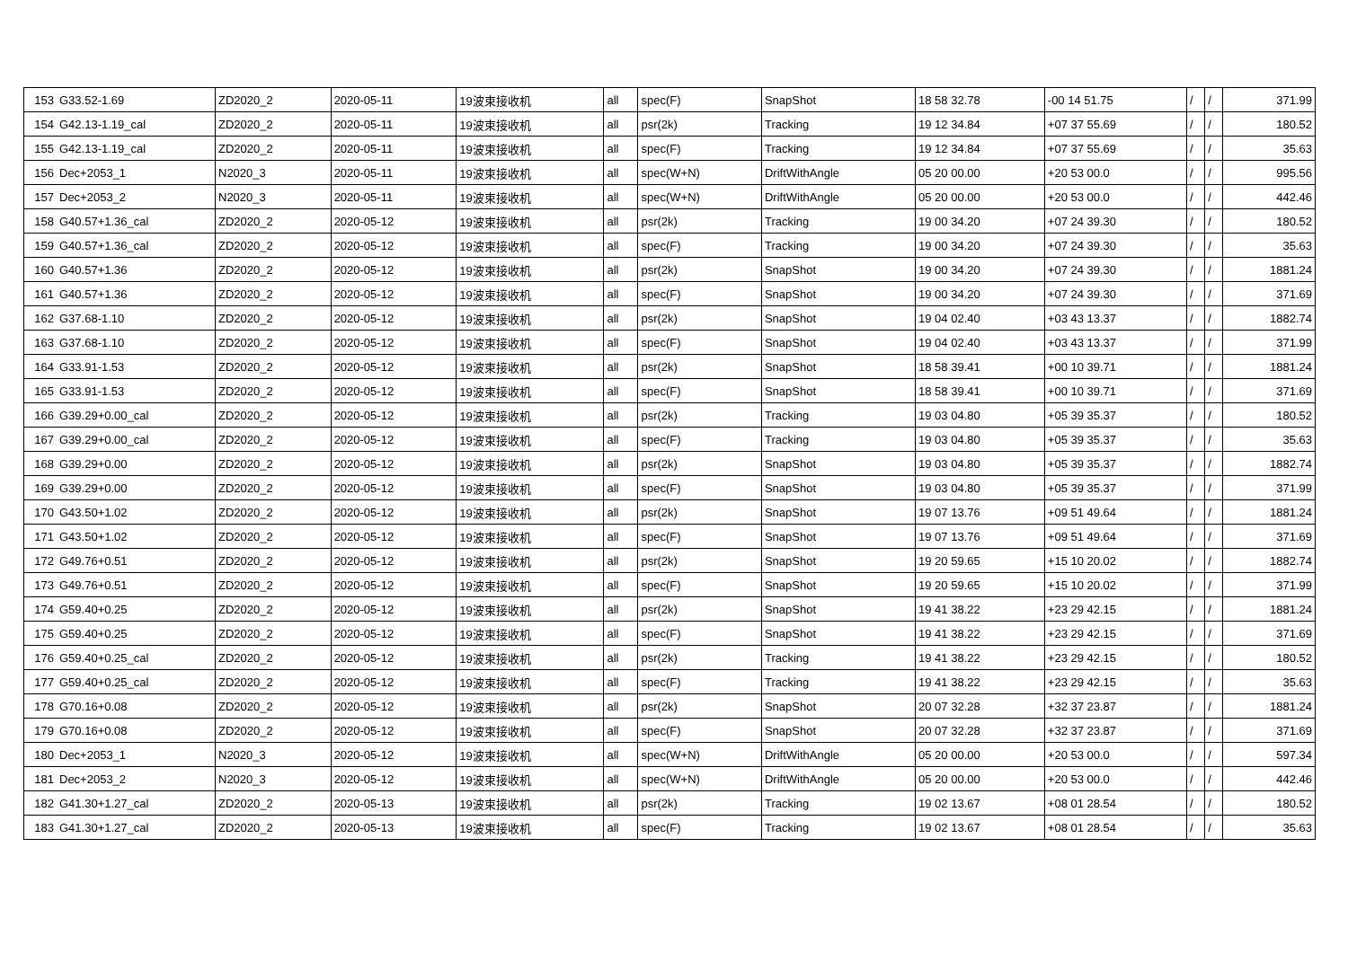| 153 | G33.52-1.69 | ZD2020_2 | 2020-05-11 | 19波束接收机 | all | spec(F) | SnapShot | 18 58 32.78 | -00 14 51.75 | / | / | 371.99 |
| 154 | G42.13-1.19_cal | ZD2020_2 | 2020-05-11 | 19波束接收机 | all | psr(2k) | Tracking | 19 12 34.84 | +07 37 55.69 | / | / | 180.52 |
| 155 | G42.13-1.19_cal | ZD2020_2 | 2020-05-11 | 19波束接收机 | all | spec(F) | Tracking | 19 12 34.84 | +07 37 55.69 | / | / | 35.63 |
| 156 | Dec+2053_1 | N2020_3 | 2020-05-11 | 19波束接收机 | all | spec(W+N) | DriftWithAngle | 05 20 00.00 | +20 53 00.0 | / | / | 995.56 |
| 157 | Dec+2053_2 | N2020_3 | 2020-05-11 | 19波束接收机 | all | spec(W+N) | DriftWithAngle | 05 20 00.00 | +20 53 00.0 | / | / | 442.46 |
| 158 | G40.57+1.36_cal | ZD2020_2 | 2020-05-12 | 19波束接收机 | all | psr(2k) | Tracking | 19 00 34.20 | +07 24 39.30 | / | / | 180.52 |
| 159 | G40.57+1.36_cal | ZD2020_2 | 2020-05-12 | 19波束接收机 | all | spec(F) | Tracking | 19 00 34.20 | +07 24 39.30 | / | / | 35.63 |
| 160 | G40.57+1.36 | ZD2020_2 | 2020-05-12 | 19波束接收机 | all | psr(2k) | SnapShot | 19 00 34.20 | +07 24 39.30 | / | / | 1881.24 |
| 161 | G40.57+1.36 | ZD2020_2 | 2020-05-12 | 19波束接收机 | all | spec(F) | SnapShot | 19 00 34.20 | +07 24 39.30 | / | / | 371.69 |
| 162 | G37.68-1.10 | ZD2020_2 | 2020-05-12 | 19波束接收机 | all | psr(2k) | SnapShot | 19 04 02.40 | +03 43 13.37 | / | / | 1882.74 |
| 163 | G37.68-1.10 | ZD2020_2 | 2020-05-12 | 19波束接收机 | all | spec(F) | SnapShot | 19 04 02.40 | +03 43 13.37 | / | / | 371.99 |
| 164 | G33.91-1.53 | ZD2020_2 | 2020-05-12 | 19波束接收机 | all | psr(2k) | SnapShot | 18 58 39.41 | +00 10 39.71 | / | / | 1881.24 |
| 165 | G33.91-1.53 | ZD2020_2 | 2020-05-12 | 19波束接收机 | all | spec(F) | SnapShot | 18 58 39.41 | +00 10 39.71 | / | / | 371.69 |
| 166 | G39.29+0.00_cal | ZD2020_2 | 2020-05-12 | 19波束接收机 | all | psr(2k) | Tracking | 19 03 04.80 | +05 39 35.37 | / | / | 180.52 |
| 167 | G39.29+0.00_cal | ZD2020_2 | 2020-05-12 | 19波束接收机 | all | spec(F) | Tracking | 19 03 04.80 | +05 39 35.37 | / | / | 35.63 |
| 168 | G39.29+0.00 | ZD2020_2 | 2020-05-12 | 19波束接收机 | all | psr(2k) | SnapShot | 19 03 04.80 | +05 39 35.37 | / | / | 1882.74 |
| 169 | G39.29+0.00 | ZD2020_2 | 2020-05-12 | 19波束接收机 | all | spec(F) | SnapShot | 19 03 04.80 | +05 39 35.37 | / | / | 371.99 |
| 170 | G43.50+1.02 | ZD2020_2 | 2020-05-12 | 19波束接收机 | all | psr(2k) | SnapShot | 19 07 13.76 | +09 51 49.64 | / | / | 1881.24 |
| 171 | G43.50+1.02 | ZD2020_2 | 2020-05-12 | 19波束接收机 | all | spec(F) | SnapShot | 19 07 13.76 | +09 51 49.64 | / | / | 371.69 |
| 172 | G49.76+0.51 | ZD2020_2 | 2020-05-12 | 19波束接收机 | all | psr(2k) | SnapShot | 19 20 59.65 | +15 10 20.02 | / | / | 1882.74 |
| 173 | G49.76+0.51 | ZD2020_2 | 2020-05-12 | 19波束接收机 | all | spec(F) | SnapShot | 19 20 59.65 | +15 10 20.02 | / | / | 371.99 |
| 174 | G59.40+0.25 | ZD2020_2 | 2020-05-12 | 19波束接收机 | all | psr(2k) | SnapShot | 19 41 38.22 | +23 29 42.15 | / | / | 1881.24 |
| 175 | G59.40+0.25 | ZD2020_2 | 2020-05-12 | 19波束接收机 | all | spec(F) | SnapShot | 19 41 38.22 | +23 29 42.15 | / | / | 371.69 |
| 176 | G59.40+0.25_cal | ZD2020_2 | 2020-05-12 | 19波束接收机 | all | psr(2k) | Tracking | 19 41 38.22 | +23 29 42.15 | / | / | 180.52 |
| 177 | G59.40+0.25_cal | ZD2020_2 | 2020-05-12 | 19波束接收机 | all | spec(F) | Tracking | 19 41 38.22 | +23 29 42.15 | / | / | 35.63 |
| 178 | G70.16+0.08 | ZD2020_2 | 2020-05-12 | 19波束接收机 | all | psr(2k) | SnapShot | 20 07 32.28 | +32 37 23.87 | / | / | 1881.24 |
| 179 | G70.16+0.08 | ZD2020_2 | 2020-05-12 | 19波束接收机 | all | spec(F) | SnapShot | 20 07 32.28 | +32 37 23.87 | / | / | 371.69 |
| 180 | Dec+2053_1 | N2020_3 | 2020-05-12 | 19波束接收机 | all | spec(W+N) | DriftWithAngle | 05 20 00.00 | +20 53 00.0 | / | / | 597.34 |
| 181 | Dec+2053_2 | N2020_3 | 2020-05-12 | 19波束接收机 | all | spec(W+N) | DriftWithAngle | 05 20 00.00 | +20 53 00.0 | / | / | 442.46 |
| 182 | G41.30+1.27_cal | ZD2020_2 | 2020-05-13 | 19波束接收机 | all | psr(2k) | Tracking | 19 02 13.67 | +08 01 28.54 | / | / | 180.52 |
| 183 | G41.30+1.27_cal | ZD2020_2 | 2020-05-13 | 19波束接收机 | all | spec(F) | Tracking | 19 02 13.67 | +08 01 28.54 | / | / | 35.63 |